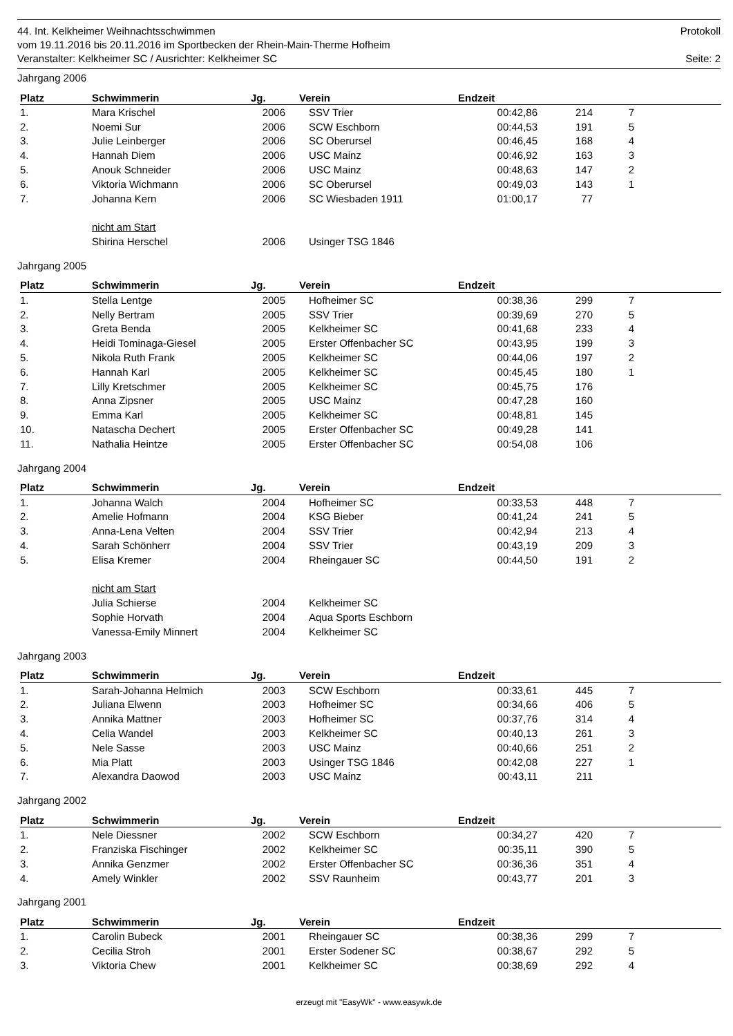44. Int. Kelkheimer Weihnachtsschwimmen Protokoll
vom 19.11.2016 bis 20.11.2016 im Sportbecken der Rhein-Main-Therme Hofheim
Veranstalter: Kelkheimer SC / Ausrichter: Kelkheimer SC Seite: 2
Jahrgang 2006
| Platz | Schwimmerin | Jg. | Verein | Endzeit | | | |
| --- | --- | --- | --- | --- | --- | --- | --- |
| 1. | Mara Krischel | 2006 | SSV Trier | 00:42,86 | 214 | 7 | |
| 2. | Noemi Sur | 2006 | SCW Eschborn | 00:44,53 | 191 | 5 | |
| 3. | Julie Leinberger | 2006 | SC Oberursel | 00:46,45 | 168 | 4 | |
| 4. | Hannah Diem | 2006 | USC Mainz | 00:46,92 | 163 | 3 | |
| 5. | Anouk Schneider | 2006 | USC Mainz | 00:48,63 | 147 | 2 | |
| 6. | Viktoria Wichmann | 2006 | SC Oberursel | 00:49,03 | 143 | 1 | |
| 7. | Johanna Kern | 2006 | SC Wiesbaden 1911 | 01:00,17 | 77 | | |
| | nicht am Start | | | | | | |
| | Shirina Herschel | 2006 | Usinger TSG 1846 | | | | |
Jahrgang 2005
| Platz | Schwimmerin | Jg. | Verein | Endzeit | | | |
| --- | --- | --- | --- | --- | --- | --- | --- |
| 1. | Stella Lentge | 2005 | Hofheimer SC | 00:38,36 | 299 | 7 | |
| 2. | Nelly Bertram | 2005 | SSV Trier | 00:39,69 | 270 | 5 | |
| 3. | Greta Benda | 2005 | Kelkheimer SC | 00:41,68 | 233 | 4 | |
| 4. | Heidi Tominaga-Giesel | 2005 | Erster Offenbacher SC | 00:43,95 | 199 | 3 | |
| 5. | Nikola Ruth Frank | 2005 | Kelkheimer SC | 00:44,06 | 197 | 2 | |
| 6. | Hannah Karl | 2005 | Kelkheimer SC | 00:45,45 | 180 | 1 | |
| 7. | Lilly Kretschmer | 2005 | Kelkheimer SC | 00:45,75 | 176 | | |
| 8. | Anna Zipsner | 2005 | USC Mainz | 00:47,28 | 160 | | |
| 9. | Emma Karl | 2005 | Kelkheimer SC | 00:48,81 | 145 | | |
| 10. | Natascha Dechert | 2005 | Erster Offenbacher SC | 00:49,28 | 141 | | |
| 11. | Nathalia Heintze | 2005 | Erster Offenbacher SC | 00:54,08 | 106 | | |
Jahrgang 2004
| Platz | Schwimmerin | Jg. | Verein | Endzeit | | | |
| --- | --- | --- | --- | --- | --- | --- | --- |
| 1. | Johanna Walch | 2004 | Hofheimer SC | 00:33,53 | 448 | 7 | |
| 2. | Amelie Hofmann | 2004 | KSG Bieber | 00:41,24 | 241 | 5 | |
| 3. | Anna-Lena Velten | 2004 | SSV Trier | 00:42,94 | 213 | 4 | |
| 4. | Sarah Schönherr | 2004 | SSV Trier | 00:43,19 | 209 | 3 | |
| 5. | Elisa Kremer | 2004 | Rheingauer SC | 00:44,50 | 191 | 2 | |
| | nicht am Start | | | | | | |
| | Julia Schierse | 2004 | Kelkheimer SC | | | | |
| | Sophie Horvath | 2004 | Aqua Sports Eschborn | | | | |
| | Vanessa-Emily Minnert | 2004 | Kelkheimer SC | | | | |
Jahrgang 2003
| Platz | Schwimmerin | Jg. | Verein | Endzeit | | | |
| --- | --- | --- | --- | --- | --- | --- | --- |
| 1. | Sarah-Johanna Helmich | 2003 | SCW Eschborn | 00:33,61 | 445 | 7 | |
| 2. | Juliana Elwenn | 2003 | Hofheimer SC | 00:34,66 | 406 | 5 | |
| 3. | Annika Mattner | 2003 | Hofheimer SC | 00:37,76 | 314 | 4 | |
| 4. | Celia Wandel | 2003 | Kelkheimer SC | 00:40,13 | 261 | 3 | |
| 5. | Nele Sasse | 2003 | USC Mainz | 00:40,66 | 251 | 2 | |
| 6. | Mia Platt | 2003 | Usinger TSG 1846 | 00:42,08 | 227 | 1 | |
| 7. | Alexandra Daowod | 2003 | USC Mainz | 00:43,11 | 211 | | |
Jahrgang 2002
| Platz | Schwimmerin | Jg. | Verein | Endzeit | | | |
| --- | --- | --- | --- | --- | --- | --- | --- |
| 1. | Nele Diessner | 2002 | SCW Eschborn | 00:34,27 | 420 | 7 | |
| 2. | Franziska Fischinger | 2002 | Kelkheimer SC | 00:35,11 | 390 | 5 | |
| 3. | Annika Genzmer | 2002 | Erster Offenbacher SC | 00:36,36 | 351 | 4 | |
| 4. | Amely Winkler | 2002 | SSV Raunheim | 00:43,77 | 201 | 3 | |
Jahrgang 2001
| Platz | Schwimmerin | Jg. | Verein | Endzeit | | | |
| --- | --- | --- | --- | --- | --- | --- | --- |
| 1. | Carolin Bubeck | 2001 | Rheingauer SC | 00:38,36 | 299 | 7 | |
| 2. | Cecilia Stroh | 2001 | Erster Sodener SC | 00:38,67 | 292 | 5 | |
| 3. | Viktoria Chew | 2001 | Kelkheimer SC | 00:38,69 | 292 | 4 | |
erzeugt mit "EasyWk" - www.easywk.de